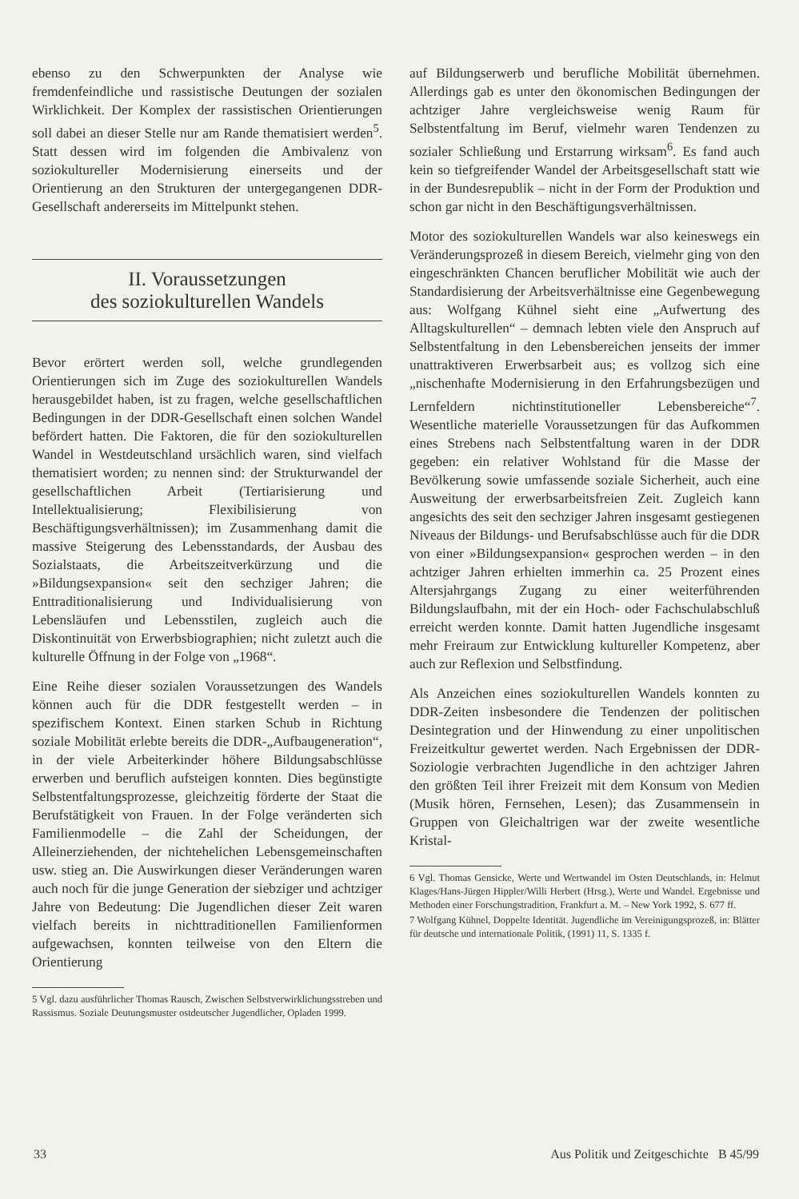ebenso zu den Schwerpunkten der Analyse wie fremdenfeindliche und rassistische Deutungen der sozialen Wirklichkeit. Der Komplex der rassistischen Orientierungen soll dabei an dieser Stelle nur am Rande thematisiert werden<sup>5</sup>. Statt dessen wird im folgenden die Ambivalenz von soziokultureller Modernisierung einerseits und der Orientierung an den Strukturen der untergegangenen DDR-Gesellschaft andererseits im Mittelpunkt stehen.
II. Voraussetzungen
des soziokulturellen Wandels
Bevor erörtert werden soll, welche grundlegenden Orientierungen sich im Zuge des soziokulturellen Wandels herausgebildet haben, ist zu fragen, welche gesellschaftlichen Bedingungen in der DDR-Gesellschaft einen solchen Wandel befördert hatten. Die Faktoren, die für den soziokulturellen Wandel in Westdeutschland ursächlich waren, sind vielfach thematisiert worden; zu nennen sind: der Strukturwandel der gesellschaftlichen Arbeit (Tertiarisierung und Intellektualisierung; Flexibilisierung von Beschäftigungsverhältnissen); im Zusammenhang damit die massive Steigerung des Lebensstandards, der Ausbau des Sozialstaats, die Arbeitszeitverkürzung und die »Bildungsexpansion« seit den sechziger Jahren; die Enttraditionalisierung und Individualisierung von Lebensläufen und Lebensstilen, zugleich auch die Diskontinuität von Erwerbsbiographien; nicht zuletzt auch die kulturelle Öffnung in der Folge von „1968“.
Eine Reihe dieser sozialen Voraussetzungen des Wandels können auch für die DDR festgestellt werden – in spezifischem Kontext. Einen starken Schub in Richtung soziale Mobilität erlebte bereits die DDR-„Aufbaugeneration“, in der viele Arbeiterkinder höhere Bildungsabschlüsse erwerben und beruflich aufsteigen konnten. Dies begünstigte Selbstentfaltungsprozesse, gleichzeitig förderte der Staat die Berufstätigkeit von Frauen. In der Folge veränderten sich Familienmodelle – die Zahl der Scheidungen, der Alleinerziehenden, der nichtehelichen Lebensgemeinschaften usw. stieg an. Die Auswirkungen dieser Veränderungen waren auch noch für die junge Generation der siebziger und achtziger Jahre von Bedeutung: Die Jugendlichen dieser Zeit waren vielfach bereits in nichttraditionellen Familienformen aufgewachsen, konnten teilweise von den Eltern die Orientierung
5 Vgl. dazu ausführlicher Thomas Rausch, Zwischen Selbstverwirklichungsstreben und Rassismus. Soziale Deutungsmuster ostdeutscher Jugendlicher, Opladen 1999.
auf Bildungserwerb und berufliche Mobilität übernehmen. Allerdings gab es unter den ökonomischen Bedingungen der achtziger Jahre vergleichsweise wenig Raum für Selbstentfaltung im Beruf, vielmehr waren Tendenzen zu sozialer Schließung und Erstarrung wirksam<sup>6</sup>. Es fand auch kein so tiefgreifender Wandel der Arbeitsgesellschaft statt wie in der Bundesrepublik – nicht in der Form der Produktion und schon gar nicht in den Beschäftigungsverhältnissen.
Motor des soziokulturellen Wandels war also keineswegs ein Veränderungsprozeß in diesem Bereich, vielmehr ging von den eingeschränkten Chancen beruflicher Mobilität wie auch der Standardisierung der Arbeitsverhältnisse eine Gegenbewegung aus: Wolfgang Kühnel sieht eine „Aufwertung des Alltagskulturellen“ – demnach lebten viele den Anspruch auf Selbstentfaltung in den Lebensbereichen jenseits der immer unattraktiveren Erwerbsarbeit aus; es vollzog sich eine „nischenhafte Modernisierung in den Erfahrungsbezügen und Lernfeldern nichtinstitutioneller Lebensbereiche“<sup>7</sup>. Wesentliche materielle Voraussetzungen für das Aufkommen eines Strebens nach Selbstentfaltung waren in der DDR gegeben: ein relativer Wohlstand für die Masse der Bevölkerung sowie umfassende soziale Sicherheit, auch eine Ausweitung der erwerbsarbeitsfreien Zeit. Zugleich kann angesichts des seit den sechziger Jahren insgesamt gestiegenen Niveaus der Bildungs- und Berufsabschlüsse auch für die DDR von einer »Bildungsexpansion« gesprochen werden – in den achtziger Jahren erhielten immerhin ca. 25 Prozent eines Altersjahrgangs Zugang zu einer weiterführenden Bildungslaufbahn, mit der ein Hoch- oder Fachschulabschluß erreicht werden konnte. Damit hatten Jugendliche insgesamt mehr Freiraum zur Entwicklung kultureller Kompetenz, aber auch zur Reflexion und Selbstfindung.
Als Anzeichen eines soziokulturellen Wandels konnten zu DDR-Zeiten insbesondere die Tendenzen der politischen Desintegration und der Hinwendung zu einer unpolitischen Freizeitkultur gewertet werden. Nach Ergebnissen der DDR-Soziologie verbrachten Jugendliche in den achtziger Jahren den größten Teil ihrer Freizeit mit dem Konsum von Medien (Musik hören, Fernsehen, Lesen); das Zusammensein in Gruppen von Gleichaltrigen war der zweite wesentliche Kristal-
6 Vgl. Thomas Gensicke, Werte und Wertwandel im Osten Deutschlands, in: Helmut Klages/Hans-Jürgen Hippler/Willi Herbert (Hrsg.), Werte und Wandel. Ergebnisse und Methoden einer Forschungstradition, Frankfurt a. M. – New York 1992, S. 677 ff.
7 Wolfgang Kühnel, Doppelte Identität. Jugendliche im Vereinigungsprozeß, in: Blätter für deutsche und internationale Politik, (1991) 11, S. 1335 f.
33 Aus Politik und Zeitgeschichte B 45/99